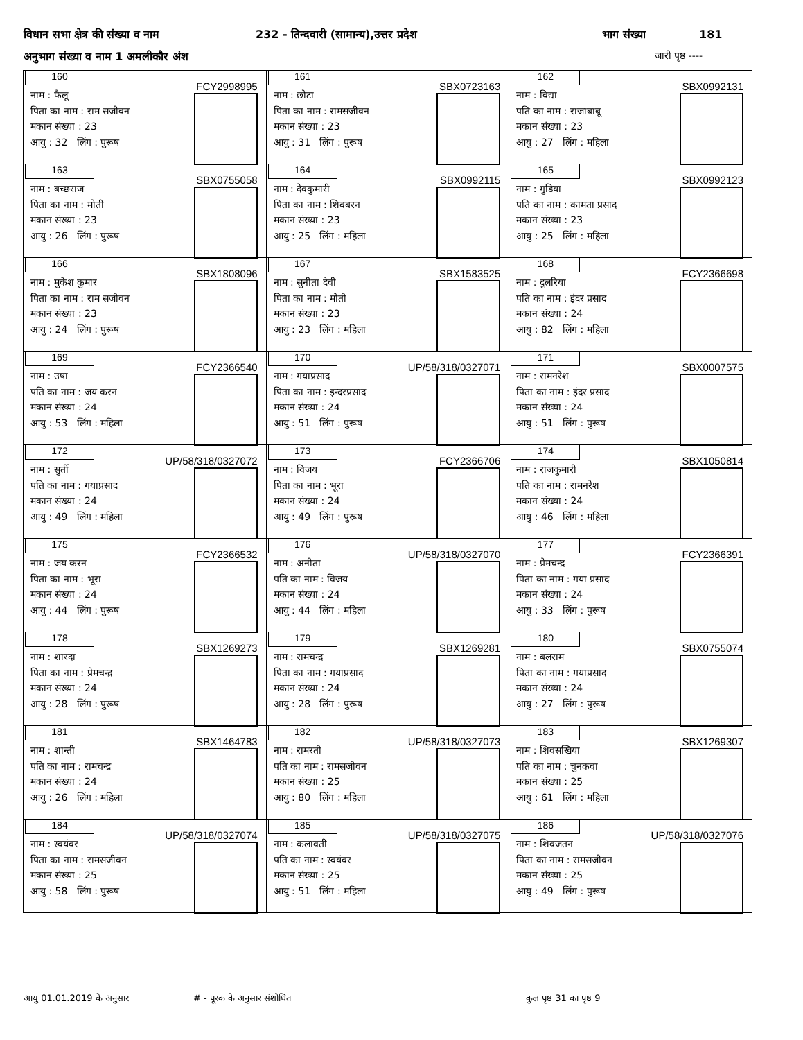विधान सभा क्षेत्र की संख्या व नाम 232 - तिन्दवारी (सामान्य),उत्तर प्रदेश भाग संख्या 181
अनुभाग संख्या व नाम 1 अमलीकौर अंश जारी पृष्ठ ----
| 160 FCY2998995 नाम : फैलू पिता का नाम : राम सजीवन मकान संख्या : 23 आयु : 32 लिंग : पुरूष | 161 SBX0723163 नाम : छोटा पिता का नाम : रामसजीवन मकान संख्या : 23 आयु : 31 लिंग : पुरूष | 162 SBX0992131 नाम : विद्या पति का नाम : राजाबाबू मकान संख्या : 23 आयु : 27 लिंग : महिला |
| 163 SBX0755058 नाम : बच्छराज पिता का नाम : मोती मकान संख्या : 23 आयु : 26 लिंग : पुरूष | 164 SBX0992115 नाम : देवकुमारी पिता का नाम : शिवबरन मकान संख्या : 23 आयु : 25 लिंग : महिला | 165 SBX0992123 नाम : गुडिया पति का नाम : कामता प्रसाद मकान संख्या : 23 आयु : 25 लिंग : महिला |
| 166 SBX1808096 नाम : मुकेश कुमार पिता का नाम : राम सजीवन मकान संख्या : 23 आयु : 24 लिंग : पुरूष | 167 SBX1583525 नाम : सुनीता देवी पिता का नाम : मोती मकान संख्या : 23 आयु : 23 लिंग : महिला | 168 FCY2366698 नाम : दुलरिया पति का नाम : इंदर प्रसाद मकान संख्या : 24 आयु : 82 लिंग : महिला |
| 169 FCY2366540 नाम : उषा पति का नाम : जय करन मकान संख्या : 24 आयु : 53 लिंग : महिला | 170 UP/58/318/0327071 नाम : गयाप्रसाद पिता का नाम : इन्दरप्रसाद मकान संख्या : 24 आयु : 51 लिंग : पुरूष | 171 SBX0007575 नाम : रामनरेश पिता का नाम : इंदर प्रसाद मकान संख्या : 24 आयु : 51 लिंग : पुरूष |
| 172 UP/58/318/0327072 नाम : सुर्ती पति का नाम : गयाप्रसाद मकान संख्या : 24 आयु : 49 लिंग : महिला | 173 FCY2366706 नाम : विजय पिता का नाम : भूरा मकान संख्या : 24 आयु : 49 लिंग : पुरूष | 174 SBX1050814 नाम : राजकुमारी पति का नाम : रामनरेश मकान संख्या : 24 आयु : 46 लिंग : महिला |
| 175 FCY2366532 नाम : जय करन पिता का नाम : भूरा मकान संख्या : 24 आयु : 44 लिंग : पुरूष | 176 UP/58/318/0327070 नाम : अनीता पति का नाम : विजय मकान संख्या : 24 आयु : 44 लिंग : महिला | 177 FCY2366391 नाम : प्रेमचन्द्र पिता का नाम : गया प्रसाद मकान संख्या : 24 आयु : 33 लिंग : पुरूष |
| 178 SBX1269273 नाम : शारदा पिता का नाम : प्रेमचन्द्र मकान संख्या : 24 आयु : 28 लिंग : पुरूष | 179 SBX1269281 नाम : रामचन्द्र पिता का नाम : गयाप्रसाद मकान संख्या : 24 आयु : 28 लिंग : पुरूष | 180 SBX0755074 नाम : बलराम पिता का नाम : गयाप्रसाद मकान संख्या : 24 आयु : 27 लिंग : पुरूष |
| 181 SBX1464783 नाम : शान्ती पति का नाम : रामचन्द्र मकान संख्या : 24 आयु : 26 लिंग : महिला | 182 UP/58/318/0327073 नाम : रामरती पति का नाम : रामसजीवन मकान संख्या : 25 आयु : 80 लिंग : महिला | 183 SBX1269307 नाम : शिवसखिया पति का नाम : चुनकवा मकान संख्या : 25 आयु : 61 लिंग : महिला |
| 184 UP/58/318/0327074 नाम : स्वयंवर पिता का नाम : रामसजीवन मकान संख्या : 25 आयु : 58 लिंग : पुरूष | 185 UP/58/318/0327075 नाम : कलावती पति का नाम : स्वयंवर मकान संख्या : 25 आयु : 51 लिंग : महिला | 186 UP/58/318/0327076 नाम : शिवजतन पिता का नाम : रामसजीवन मकान संख्या : 25 आयु : 49 लिंग : पुरूष |
आयु 01.01.2019 के अनुसार # - पूरक के अनुसार संशोधित कुल पृष्ठ 31 का पृष्ठ 9